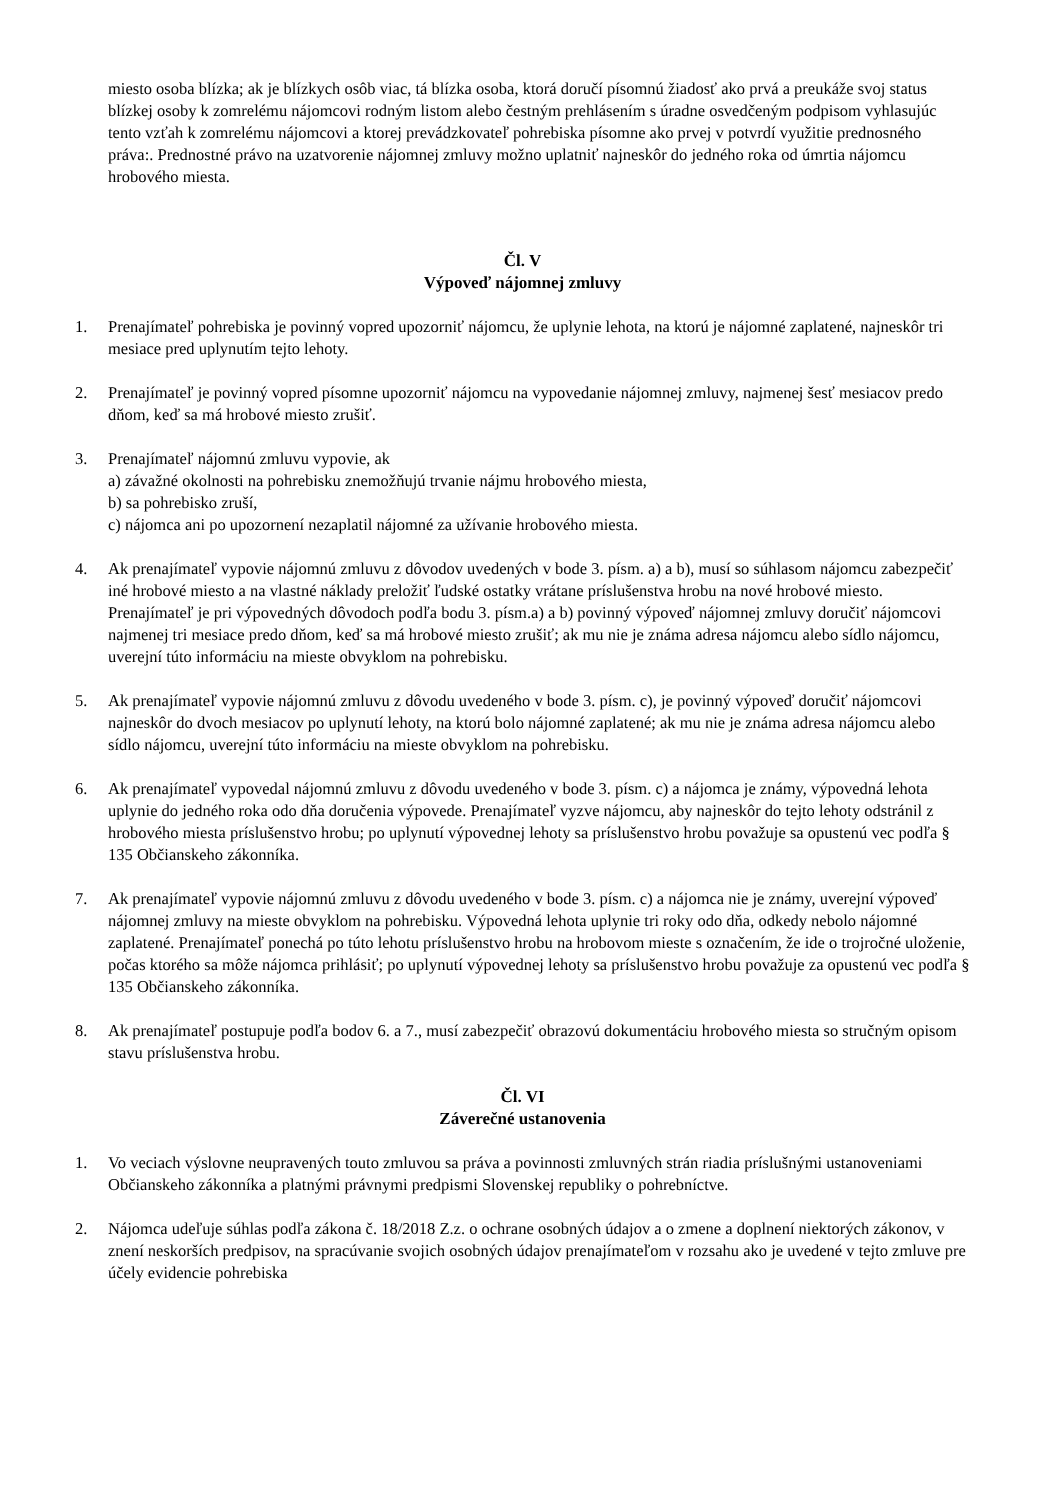miesto osoba blízka; ak je blízkych osôb viac, tá blízka osoba, ktorá doručí písomnú žiadosť ako prvá a preukáže svoj status blízkej osoby k zomrelému nájomcovi rodným listom alebo čestným prehlásením s úradne osvedčeným podpisom vyhlasujúc tento vzťah k zomrelému nájomcovi a ktorej prevádzkovateľ pohrebiska písomne ako prvej v potvrdí využitie prednosného práva:. Prednostné právo na uzatvorenie nájomnej zmluvy možno uplatniť najneskôr do jedného roka od úmrtia nájomcu hrobového miesta.
Čl. V
Výpoveď nájomnej zmluvy
1. Prenajímateľ pohrebiska je povinný vopred upozorniť nájomcu, že uplynie lehota, na ktorú je nájomné zaplatené, najneskôr tri mesiace pred uplynutím tejto lehoty.
2. Prenajímateľ je povinný vopred písomne upozorniť nájomcu na vypovedanie nájomnej zmluvy, najmenej šesť mesiacov predo dňom, keď sa má hrobové miesto zrušiť.
3. Prenajímateľ nájomnú zmluvu vypovie, ak
a) závažné okolnosti na pohrebisku znemožňujú trvanie nájmu hrobového miesta,
b) sa pohrebisko zruší,
c) nájomca ani po upozornení nezaplatil nájomné za užívanie hrobového miesta.
4. Ak prenajímateľ vypovie nájomnú zmluvu z dôvodov uvedených v bode 3. písm. a) a b), musí so súhlasom nájomcu zabezpečiť iné hrobové miesto a na vlastné náklady preložiť ľudské ostatky vrátane príslušenstva hrobu na nové hrobové miesto. Prenajímateľ je pri výpovedných dôvodoch podľa bodu 3. písm.a) a b) povinný výpoveď nájomnej zmluvy doručiť nájomcovi najmenej tri mesiace predo dňom, keď sa má hrobové miesto zrušiť; ak mu nie je známa adresa nájomcu alebo sídlo nájomcu, uverejní túto informáciu na mieste obvyklom na pohrebisku.
5. Ak prenajímateľ vypovie nájomnú zmluvu z dôvodu uvedeného v bode 3. písm. c), je povinný výpoveď doručiť nájomcovi najneskôr do dvoch mesiacov po uplynutí lehoty, na ktorú bolo nájomné zaplatené; ak mu nie je známa adresa nájomcu alebo sídlo nájomcu, uverejní túto informáciu na mieste obvyklom na pohrebisku.
6. Ak prenajímateľ vypovedal nájomnú zmluvu z dôvodu uvedeného v bode 3. písm. c) a nájomca je známy, výpovedná lehota uplynie do jedného roka odo dňa doručenia výpovede. Prenajímateľ vyzve nájomcu, aby najneskôr do tejto lehoty odstránil z hrobového miesta príslušenstvo hrobu; po uplynutí výpovednej lehoty sa príslušenstvo hrobu považuje sa opustenú vec podľa § 135 Občianskeho zákonníka.
7. Ak prenajímateľ vypovie nájomnú zmluvu z dôvodu uvedeného v bode 3. písm. c) a nájomca nie je známy, uverejní výpoveď nájomnej zmluvy na mieste obvyklom na pohrebisku. Výpovedná lehota uplynie tri roky odo dňa, odkedy nebolo nájomné zaplatené. Prenajímateľ ponechá po túto lehotu príslušenstvo hrobu na hrobovom mieste s označením, že ide o trojročné uloženie, počas ktorého sa môže nájomca prihlásiť; po uplynutí výpovednej lehoty sa príslušenstvo hrobu považuje za opustenú vec podľa § 135 Občianskeho zákonníka.
8. Ak prenajímateľ postupuje podľa bodov 6. a 7., musí zabezpečiť obrazovú dokumentáciu hrobového miesta so stručným opisom stavu príslušenstva hrobu.
Čl. VI
Záverečné ustanovenia
1. Vo veciach výslovne neupravených touto zmluvou sa práva a povinnosti zmluvných strán riadia príslušnými ustanoveniami Občianskeho zákonníka a platnými právnymi predpismi Slovenskej republiky o pohrebníctve.
2. Nájomca udeľuje súhlas podľa zákona č. 18/2018 Z.z. o ochrane osobných údajov a o zmene a doplnení niektorých zákonov, v znení neskorších predpisov, na spracúvanie svojich osobných údajov prenajímateľom v rozsahu ako je uvedené v tejto zmluve pre účely evidencie pohrebiska